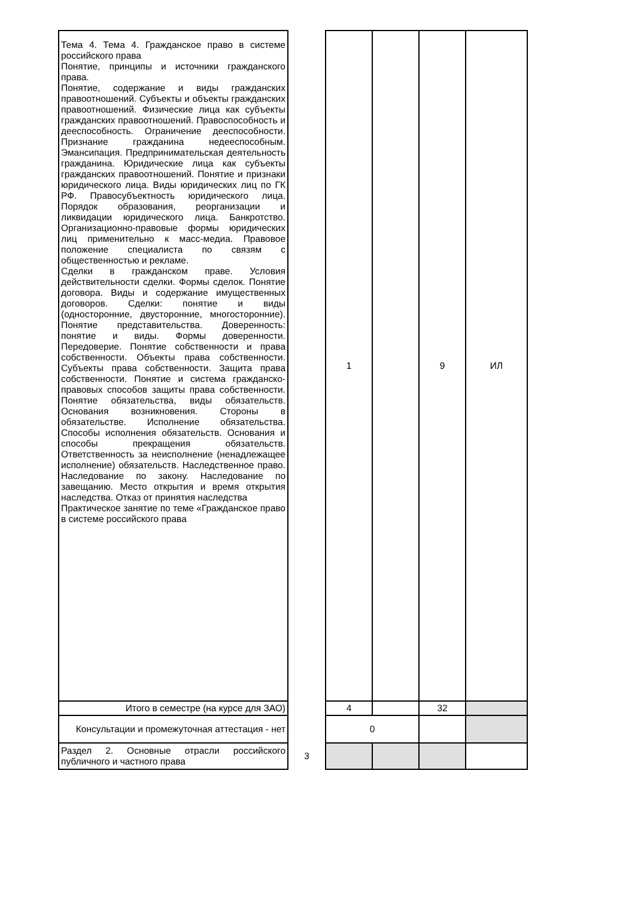| Тема 4. Тема 4. Гражданское право в системе российского права Понятие, принципы и источники гражданского права. Понятие, содержание и виды гражданских правоотношений. Субъекты и объекты гражданских правоотношений. Физические лица как субъекты гражданских правоотношений. Правоспособность и дееспособность. Ограничение дееспособности. Признание гражданина недееспособным. Эмансипация. Предпринимательская деятельность гражданина. Юридические лица как субъекты гражданских правоотношений. Понятие и признаки юридического лица. Виды юридических лиц по ГК РФ. Правосубъектность юридического лица. Порядок образования, реорганизации и ликвидации юридического лица. Банкротство. Организационно-правовые формы юридических лиц применительно к масс-медиа. Правовое положение специалиста по связям с общественностью и рекламе. Сделки в гражданском праве. Условия действительности сделки. Формы сделок. Понятие договора. Виды и содержание имущественных договоров. Сделки: понятие и виды (односторонние, двусторонние, многосторонние). Понятие представительства. Доверенность: понятие и виды. Формы доверенности. Передоверие. Понятие собственности и права собственности. Объекты права собственности. Субъекты права собственности. Защита права собственности. Понятие и система гражданско-правовых способов защиты права собственности. Понятие обязательства, виды обязательств. Основания возникновения. Стороны в обязательстве. Исполнение обязательства. Способы исполнения обязательств. Основания и способы прекращения обязательств. Ответственность за неисполнение (ненадлежащее исполнение) обязательств. Наследственное право. Наследование по закону. Наследование по завещанию. Место открытия и время открытия наследства. Отказ от принятия наследства Практическое занятие по теме «Гражданское право в системе российского права | | 1 | | 9 | ИЛ |
| Итого в семестре (на курсе для ЗАО) | | 4 | | 32 | |
| Консультации и промежуточная аттестация - нет | | 0 | | | |
| Раздел 2. Основные отрасли российского публичного и частного права | 3 | | | | |